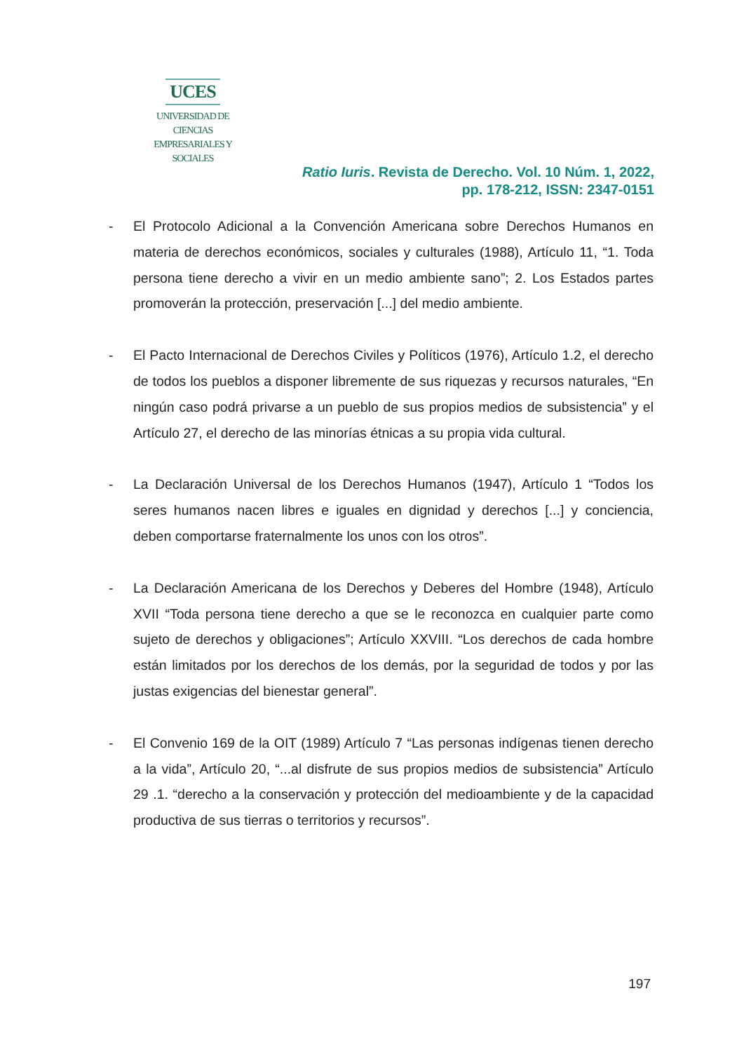UCES
UNIVERSIDAD DE CIENCIAS
EMPRESARIALES Y SOCIALES
Ratio Iuris. Revista de Derecho. Vol. 10 Núm. 1, 2022,
pp. 178-212, ISSN: 2347-0151
- El Protocolo Adicional a la Convención Americana sobre Derechos Humanos en materia de derechos económicos, sociales y culturales (1988), Artículo 11, “1. Toda persona tiene derecho a vivir en un medio ambiente sano”; 2. Los Estados partes promoverán la protección, preservación [...] del medio ambiente.
- El Pacto Internacional de Derechos Civiles y Políticos (1976), Artículo 1.2, el derecho de todos los pueblos a disponer libremente de sus riquezas y recursos naturales, “En ningún caso podrá privarse a un pueblo de sus propios medios de subsistencia” y el Artículo 27, el derecho de las minorías étnicas a su propia vida cultural.
- La Declaración Universal de los Derechos Humanos (1947), Artículo 1 “Todos los seres humanos nacen libres e iguales en dignidad y derechos [...] y conciencia, deben comportarse fraternalmente los unos con los otros”.
- La Declaración Americana de los Derechos y Deberes del Hombre (1948), Artículo XVII “Toda persona tiene derecho a que se le reconozca en cualquier parte como sujeto de derechos y obligaciones”; Artículo XXVIII. “Los derechos de cada hombre están limitados por los derechos de los demás, por la seguridad de todos y por las justas exigencias del bienestar general”.
- El Convenio 169 de la OIT (1989) Artículo 7 “Las personas indígenas tienen derecho a la vida”, Artículo 20, “...al disfrute de sus propios medios de subsistencia” Artículo 29 .1. “derecho a la conservación y protección del medioambiente y de la capacidad productiva de sus tierras o territorios y recursos”.
197